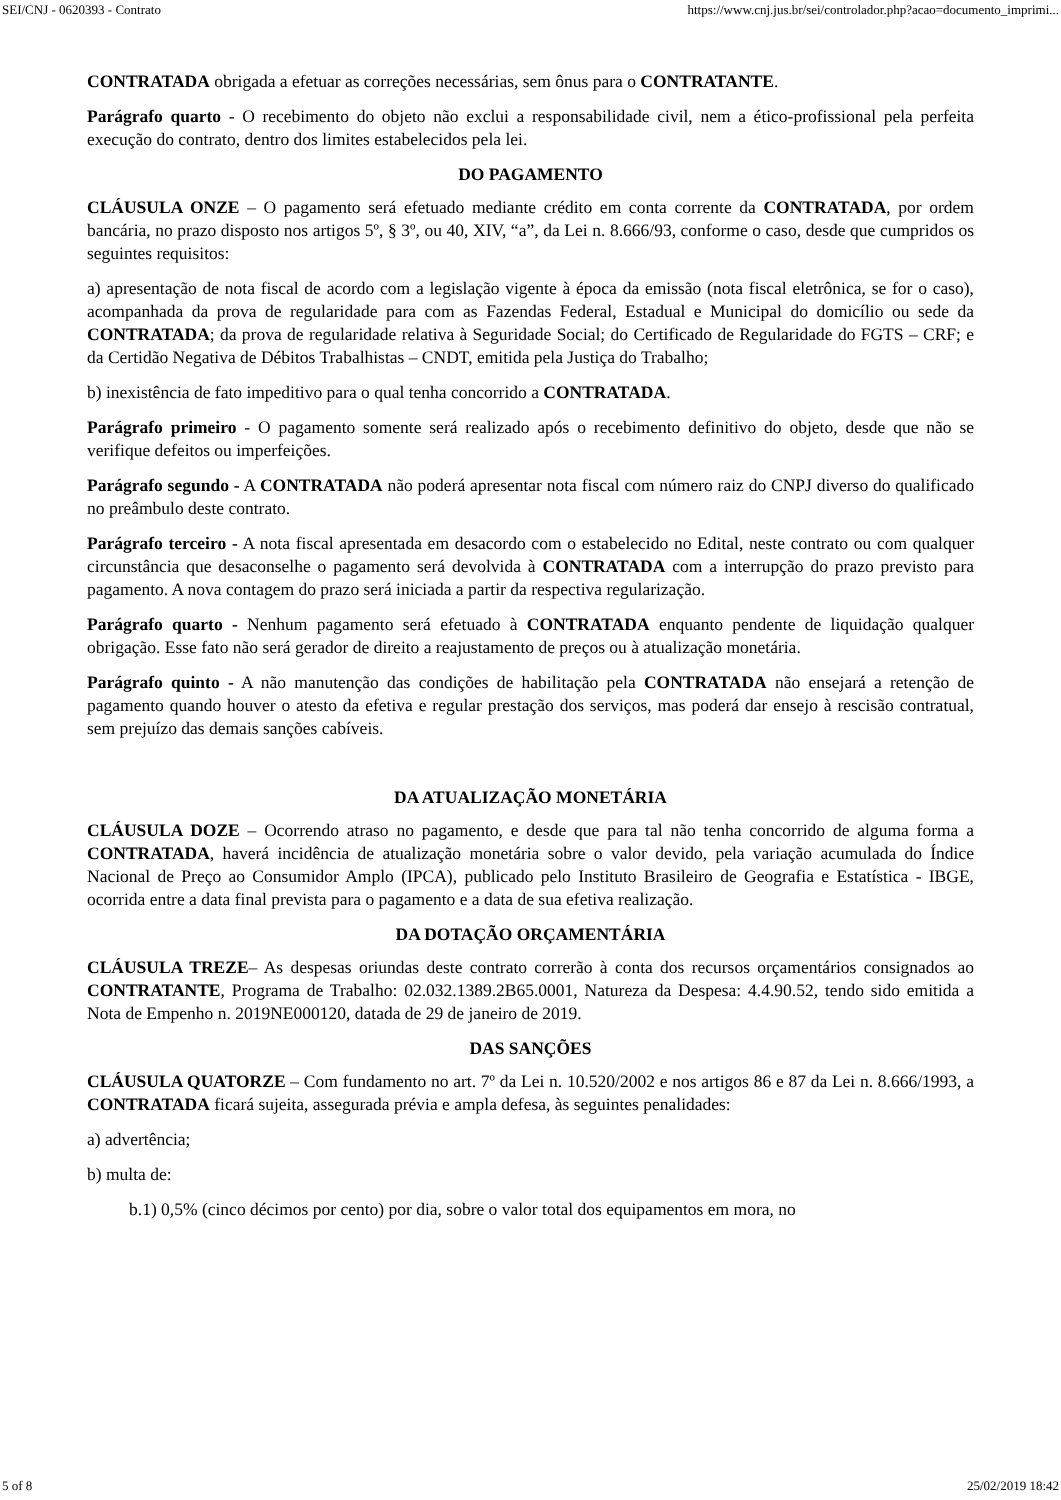SEI/CNJ - 0620393 - Contrato https://www.cnj.jus.br/sei/controlador.php?acao=documento_imprimi...
CONTRATADA obrigada a efetuar as correções necessárias, sem ônus para o CONTRATANTE.
Parágrafo quarto - O recebimento do objeto não exclui a responsabilidade civil, nem a ético-profissional pela perfeita execução do contrato, dentro dos limites estabelecidos pela lei.
DO PAGAMENTO
CLÁUSULA ONZE – O pagamento será efetuado mediante crédito em conta corrente da CONTRATADA, por ordem bancária, no prazo disposto nos artigos 5º, § 3º, ou 40, XIV, “a”, da Lei n. 8.666/93, conforme o caso, desde que cumpridos os seguintes requisitos:
a) apresentação de nota fiscal de acordo com a legislação vigente à época da emissão (nota fiscal eletrônica, se for o caso), acompanhada da prova de regularidade para com as Fazendas Federal, Estadual e Municipal do domicílio ou sede da CONTRATADA; da prova de regularidade relativa à Seguridade Social; do Certificado de Regularidade do FGTS – CRF; e da Certidão Negativa de Débitos Trabalhistas – CNDT, emitida pela Justiça do Trabalho;
b) inexistência de fato impeditivo para o qual tenha concorrido a CONTRATADA.
Parágrafo primeiro - O pagamento somente será realizado após o recebimento definitivo do objeto, desde que não se verifique defeitos ou imperfeições.
Parágrafo segundo - A CONTRATADA não poderá apresentar nota fiscal com número raiz do CNPJ diverso do qualificado no preâmbulo deste contrato.
Parágrafo terceiro - A nota fiscal apresentada em desacordo com o estabelecido no Edital, neste contrato ou com qualquer circunstância que desaconselhe o pagamento será devolvida à CONTRATADA com a interrupção do prazo previsto para pagamento. A nova contagem do prazo será iniciada a partir da respectiva regularização.
Parágrafo quarto - Nenhum pagamento será efetuado à CONTRATADA enquanto pendente de liquidação qualquer obrigação. Esse fato não será gerador de direito a reajustamento de preços ou à atualização monetária.
Parágrafo quinto - A não manutenção das condições de habilitação pela CONTRATADA não ensejará a retenção de pagamento quando houver o atesto da efetiva e regular prestação dos serviços, mas poderá dar ensejo à rescisão contratual, sem prejuízo das demais sanções cabíveis.
DA ATUALIZAÇÃO MONETÁRIA
CLÁUSULA DOZE – Ocorrendo atraso no pagamento, e desde que para tal não tenha concorrido de alguma forma a CONTRATADA, haverá incidência de atualização monetária sobre o valor devido, pela variação acumulada do Índice Nacional de Preço ao Consumidor Amplo (IPCA), publicado pelo Instituto Brasileiro de Geografia e Estatística - IBGE, ocorrida entre a data final prevista para o pagamento e a data de sua efetiva realização.
DA DOTAÇÃO ORÇAMENTÁRIA
CLÁUSULA TREZE– As despesas oriundas deste contrato correrão à conta dos recursos orçamentários consignados ao CONTRATANTE, Programa de Trabalho: 02.032.1389.2B65.0001, Natureza da Despesa: 4.4.90.52, tendo sido emitida a Nota de Empenho n. 2019NE000120, datada de 29 de janeiro de 2019.
DAS SANÇÕES
CLÁUSULA QUATORZE – Com fundamento no art. 7º da Lei n. 10.520/2002 e nos artigos 86 e 87 da Lei n. 8.666/1993, a CONTRATADA ficará sujeita, assegurada prévia e ampla defesa, às seguintes penalidades:
a) advertência;
b) multa de:
b.1) 0,5% (cinco décimos por cento) por dia, sobre o valor total dos equipamentos em mora, no
5 of 8 25/02/2019 18:42